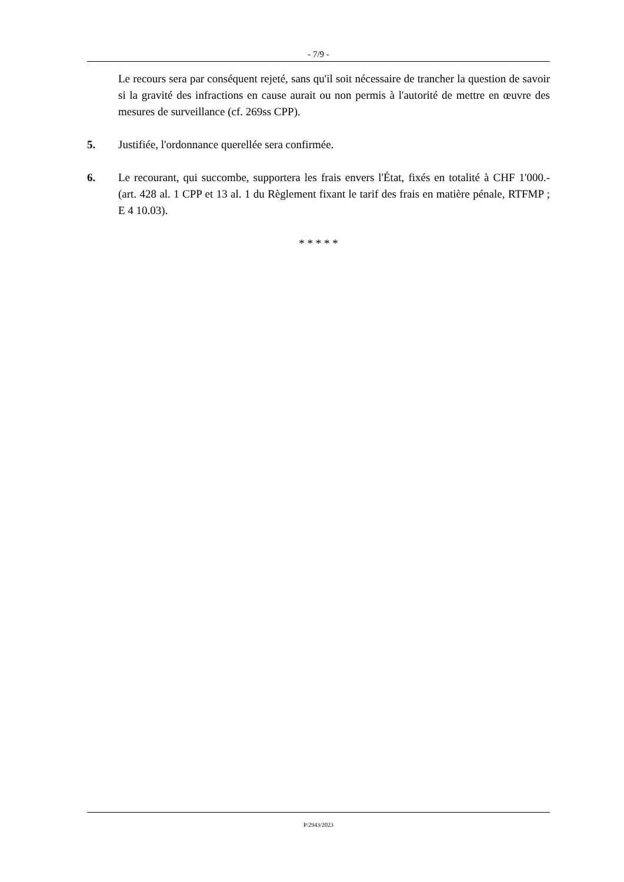- 7/9 -
Le recours sera par conséquent rejeté, sans qu'il soit nécessaire de trancher la question de savoir si la gravité des infractions en cause aurait ou non permis à l'autorité de mettre en œuvre des mesures de surveillance (cf. 269ss CPP).
5. Justifiée, l'ordonnance querellée sera confirmée.
6. Le recourant, qui succombe, supportera les frais envers l'État, fixés en totalité à CHF 1'000.- (art. 428 al. 1 CPP et 13 al. 1 du Règlement fixant le tarif des frais en matière pénale, RTFMP ; E 4 10.03).
* * * * *
P/2943/2023